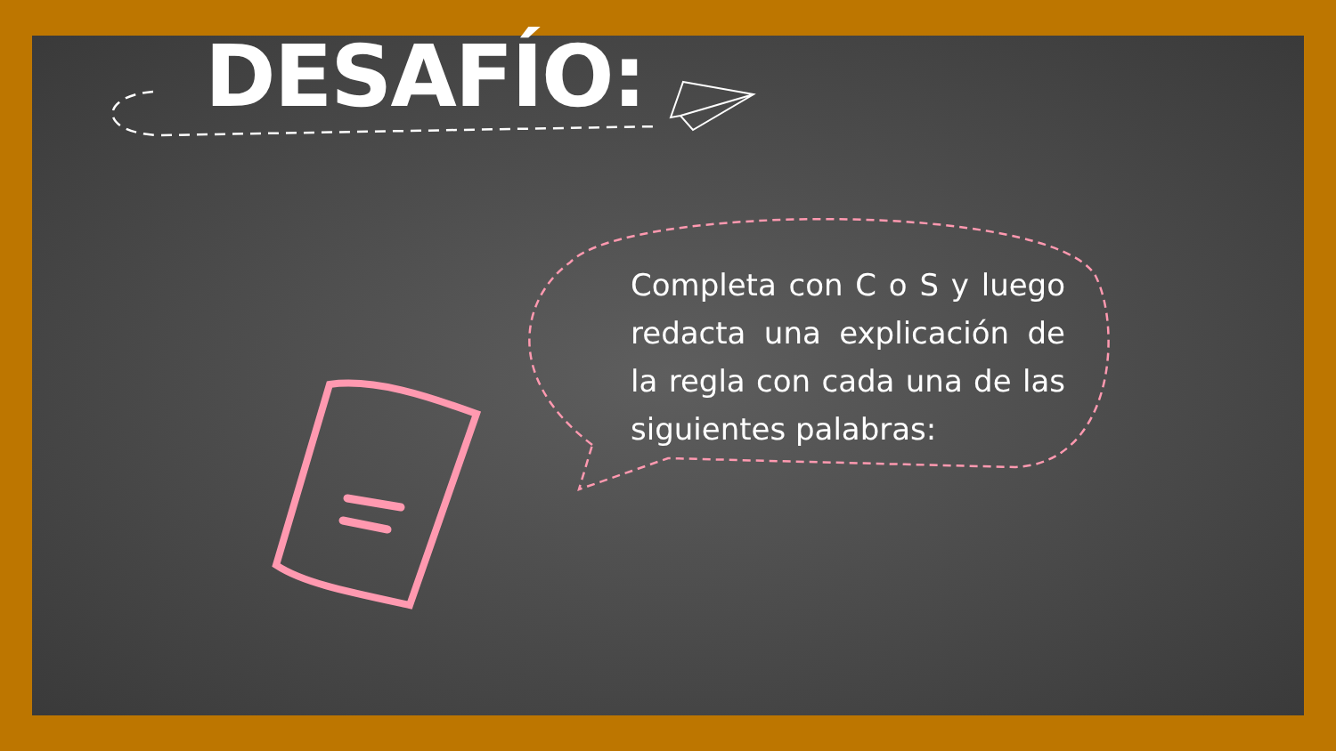DESAFÍO:
Completa con C o S y luego redacta una explicación de la regla con cada una de las siguientes palabras: